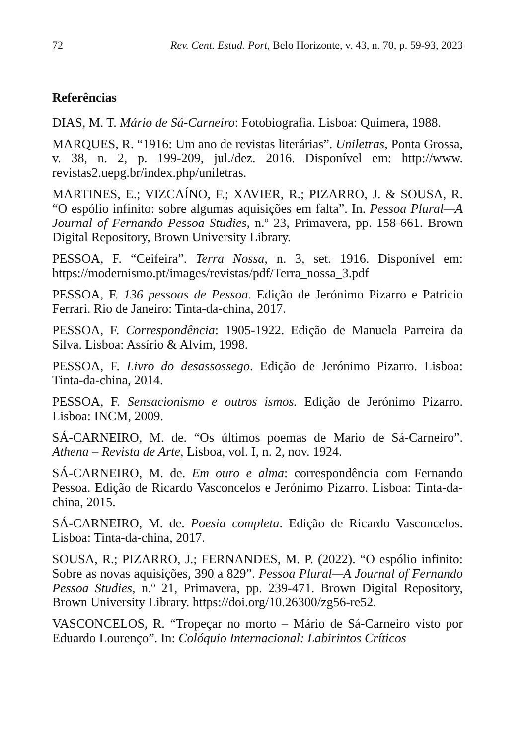72 Rev. Cent. Estud. Port, Belo Horizonte, v. 43, n. 70, p. 59-93, 2023
Referências
DIAS, M. T. Mário de Sá-Carneiro: Fotobiografia. Lisboa: Quimera, 1988.
MARQUES, R. “1916: Um ano de revistas literárias”. Uniletras, Ponta Grossa, v. 38, n. 2, p. 199-209, jul./dez. 2016. Disponível em: http://www. revistas2.uepg.br/index.php/uniletras.
MARTINES, E.; VIZCAÍNO, F.; XAVIER, R.; PIZARRO, J. & SOUSA, R. “O espólio infinito: sobre algumas aquisições em falta”. In. Pessoa Plural—A Journal of Fernando Pessoa Studies, n.º 23, Primavera, pp. 158-661. Brown Digital Repository, Brown University Library.
PESSOA, F. “Ceifeira”. Terra Nossa, n. 3, set. 1916. Disponível em: https://modernismo.pt/images/revistas/pdf/Terra_nossa_3.pdf
PESSOA, F. 136 pessoas de Pessoa. Edição de Jerónimo Pizarro e Patricio Ferrari. Rio de Janeiro: Tinta-da-china, 2017.
PESSOA, F. Correspondência: 1905-1922. Edição de Manuela Parreira da Silva. Lisboa: Assírio & Alvim, 1998.
PESSOA, F. Livro do desassossego. Edição de Jerónimo Pizarro. Lisboa: Tinta-da-china, 2014.
PESSOA, F. Sensacionismo e outros ismos. Edição de Jerónimo Pizarro. Lisboa: INCM, 2009.
SÁ-CARNEIRO, M. de. “Os últimos poemas de Mario de Sá-Carneiro”. Athena – Revista de Arte, Lisboa, vol. I, n. 2, nov. 1924.
SÁ-CARNEIRO, M. de. Em ouro e alma: correspondência com Fernando Pessoa. Edição de Ricardo Vasconcelos e Jerónimo Pizarro. Lisboa: Tinta-da-china, 2015.
SÁ-CARNEIRO, M. de. Poesia completa. Edição de Ricardo Vasconcelos. Lisboa: Tinta-da-china, 2017.
SOUSA, R.; PIZARRO, J.; FERNANDES, M. P. (2022). “O espólio infinito: Sobre as novas aquisições, 390 a 829”. Pessoa Plural—A Journal of Fernando Pessoa Studies, n.º 21, Primavera, pp. 239-471. Brown Digital Repository, Brown University Library. https://doi.org/10.26300/zg56-re52.
VASCONCELOS, R. “Tropeçar no morto – Mário de Sá-Carneiro visto por Eduardo Lourenço”. In: Colóquio Internacional: Labirintos Críticos